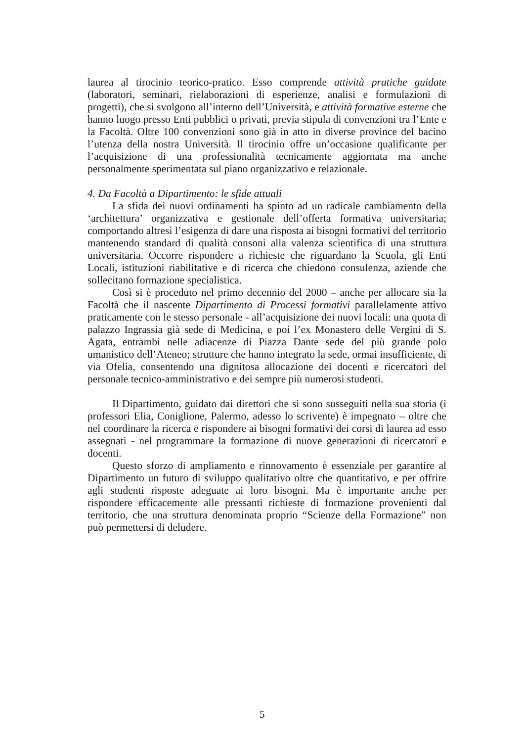laurea al tirocinio teorico-pratico. Esso comprende attività pratiche guidate (laboratori, seminari, rielaborazioni di esperienze, analisi e formulazioni di progetti), che si svolgono all’interno dell’Università, e attività formative esterne che hanno luogo presso Enti pubblici o privati, previa stipula di convenzioni tra l’Ente e la Facoltà. Oltre 100 convenzioni sono già in atto in diverse province del bacino l’utenza della nostra Università. Il tirocinio offre un’occasione qualificante per l’acquisizione di una professionalità tecnicamente aggiornata ma anche personalmente sperimentata sul piano organizzativo e relazionale.
4. Da Facoltà a Dipartimento: le sfide attuali
La sfida dei nuovi ordinamenti ha spinto ad un radicale cambiamento della ‘architettura’ organizzativa e gestionale dell’offerta formativa universitaria; comportando altresì l’esigenza di dare una risposta ai bisogni formativi del territorio mantenendo standard di qualità consoni alla valenza scientifica di una struttura universitaria. Occorre rispondere a richieste che riguardano la Scuola, gli Enti Locali, istituzioni riabilitative e di ricerca che chiedono consulenza, aziende che sollecitano formazione specialistica.
Così si è proceduto nel primo decennio del 2000 – anche per allocare sia la Facoltà che il nascente Dipartimento di Processi formativi parallelamente attivo praticamente con le stesso personale - all’acquisizione dei nuovi locali: una quota di palazzo Ingrassia già sede di Medicina, e poi l’ex Monastero delle Vergini di S. Agata, entrambi nelle adiacenze di Piazza Dante sede del più grande polo umanistico dell’Ateneo; strutture che hanno integrato la sede, ormai insufficiente, di via Ofelia, consentendo una dignitosa allocazione dei docenti e ricercatori del personale tecnico-amministrativo e dei sempre più numerosi studenti.
Il Dipartimento, guidato dai direttori che si sono susseguiti nella sua storia (i professori Elia, Coniglione, Palermo, adesso lo scrivente) è impegnato – oltre che nel coordinare la ricerca e rispondere ai bisogni formativi dei corsi di laurea ad esso assegnati - nel programmare la formazione di nuove generazioni di ricercatori e docenti.
Questo sforzo di ampliamento e rinnovamento è essenziale per garantire al Dipartimento un futuro di sviluppo qualitativo oltre che quantitativo, e per offrire agli studenti risposte adeguate ai loro bisogni. Ma è importante anche per rispondere efficacemente alle pressanti richieste di formazione provenienti dal territorio, che una struttura denominata proprio “Scienze della Formazione” non può permettersi di deludere.
5